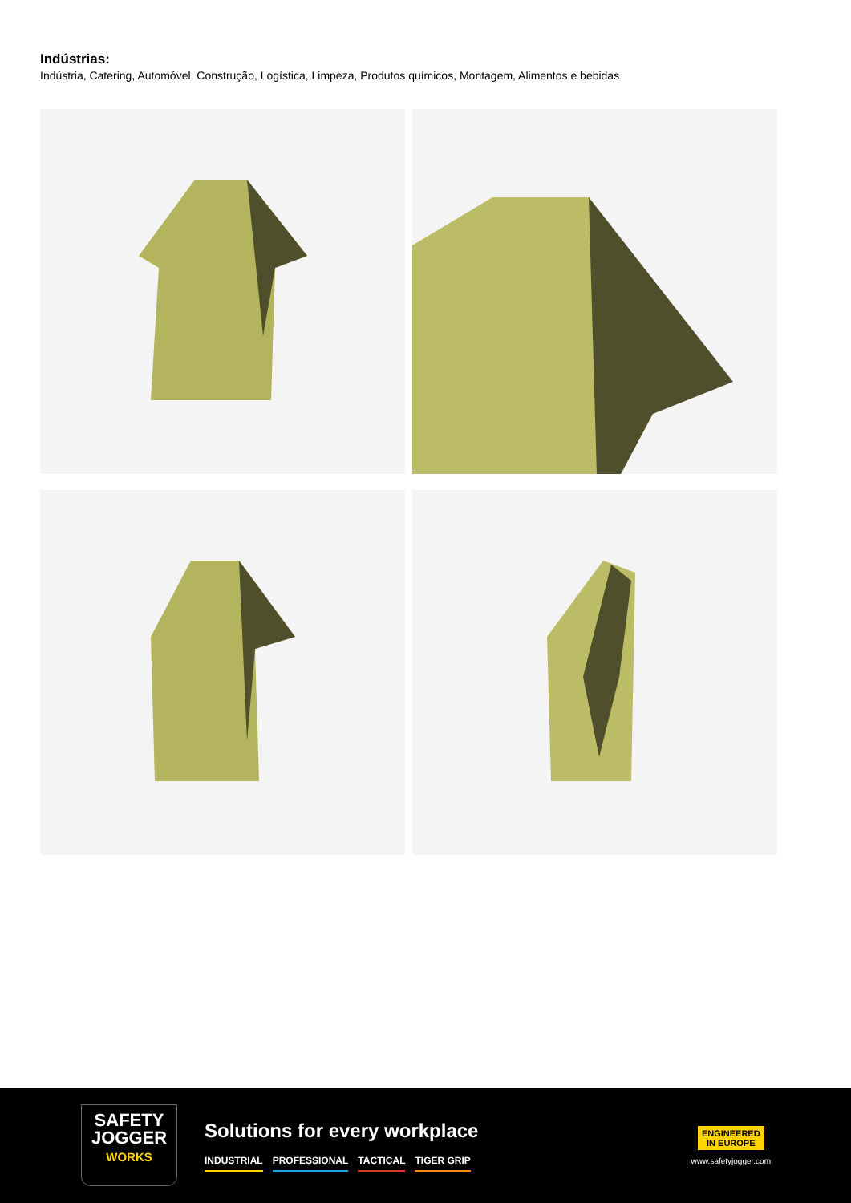Indústrias:
Indústria, Catering, Automóvel, Construção, Logística, Limpeza, Produtos químicos, Montagem, Alimentos e bebidas
SAFETY
JOGGER
WORKS
Solutions for every workplace
INDUSTRIAL PROFESSIONAL TACTICAL TIGER GRIP
ENGINEERED
IN EUROPE
www.safetyjogger.com